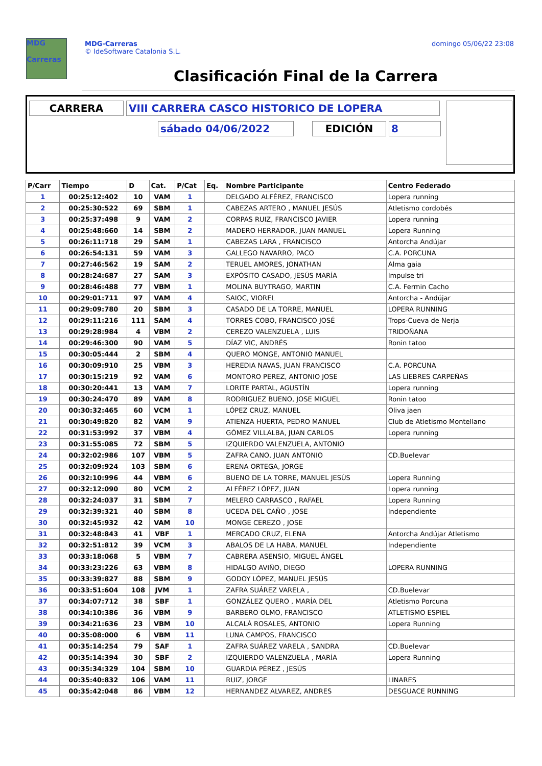MDG
Carreras
MDG-Carreras
© IdeSoftware Catalonia S.L.
domingo 05/06/22 23:08
Clasificación Final de la Carrera
CARRERA VIII CARRERA CASCO HISTORICO DE LOPERA
sábado 04/06/2022 EDICIÓN 8
| P/Carr | Tiempo | D | Cat. | P/Cat | Eq. | Nombre Participante | Centro Federado |
| --- | --- | --- | --- | --- | --- | --- | --- |
| 1 | 00:25:12:402 | 10 | VAM | 1 | | DELGADO ALFÉREZ, FRANCISCO | Lopera running |
| 2 | 00:25:30:522 | 69 | SBM | 1 | | CABEZAS ARTERO , MANUEL JESÚS | Atletismo cordobés |
| 3 | 00:25:37:498 | 9 | VAM | 2 | | CORPAS RUIZ, FRANCISCO JAVIER | Lopera running |
| 4 | 00:25:48:660 | 14 | SBM | 2 | | MADERO HERRADOR, JUAN MANUEL | Lopera Running |
| 5 | 00:26:11:718 | 29 | SAM | 1 | | CABEZAS LARA , FRANCISCO | Antorcha Andújar |
| 6 | 00:26:54:131 | 59 | VAM | 3 | | GALLEGO NAVARRO, PACO | C.A. PORCUNA |
| 7 | 00:27:46:562 | 19 | SAM | 2 | | TERUEL AMORES, JONATHAN | Alma gaia |
| 8 | 00:28:24:687 | 27 | SAM | 3 | | EXPÓSITO CASADO, JESÚS MARÍA | Impulse tri |
| 9 | 00:28:46:488 | 77 | VBM | 1 | | MOLINA BUYTRAGO, MARTIN | C.A. Fermin Cacho |
| 10 | 00:29:01:711 | 97 | VAM | 4 | | SAIOC, VIOREL | Antorcha - Andújar |
| 11 | 00:29:09:780 | 20 | SBM | 3 | | CASADO DE LA TORRE, MANUEL | LOPERA RUNNING |
| 12 | 00:29:11:216 | 111 | SAM | 4 | | TORRES COBO, FRANCISCO JOSÉ | Trops-Cueva de Nerja |
| 13 | 00:29:28:984 | 4 | VBM | 2 | | CEREZO VALENZUELA , LUIS | TRIDOÑANA |
| 14 | 00:29:46:300 | 90 | VAM | 5 | | DÍAZ VIC, ANDRÉS | Ronin tatoo |
| 15 | 00:30:05:444 | 2 | SBM | 4 | | QUERO MONGE, ANTONIO MANUEL | |
| 16 | 00:30:09:910 | 25 | VBM | 3 | | HEREDIA NAVAS, JUAN FRANCISCO | C.A. PORCUNA |
| 17 | 00:30:15:219 | 92 | VAM | 6 | | MONTORO PEREZ, ANTONIO JOSE | LAS LIEBRES CARPEÑAS |
| 18 | 00:30:20:441 | 13 | VAM | 7 | | LORITE PARTAL, AGUSTÍN | Lopera running |
| 19 | 00:30:24:470 | 89 | VAM | 8 | | RODRIGUEZ BUENO, JOSE MIGUEL | Ronin tatoo |
| 20 | 00:30:32:465 | 60 | VCM | 1 | | LÓPEZ CRUZ, MANUEL | Oliva jaen |
| 21 | 00:30:49:820 | 82 | VAM | 9 | | ATIENZA HUERTA, PEDRO MANUEL | Club de Atletismo Montellano |
| 22 | 00:31:53:992 | 37 | VBM | 4 | | GÓMEZ VILLALBA, JUAN CARLOS | Lopera running |
| 23 | 00:31:55:085 | 72 | SBM | 5 | | IZQUIERDO VALENZUELA, ANTONIO | |
| 24 | 00:32:02:986 | 107 | VBM | 5 | | ZAFRA CANO, JUAN ANTONIO | CD.Buelevar |
| 25 | 00:32:09:924 | 103 | SBM | 6 | | ERENA ORTEGA, JORGE | |
| 26 | 00:32:10:996 | 44 | VBM | 6 | | BUENO DE LA TORRE, MANUEL JESÚS | Lopera Running |
| 27 | 00:32:12:090 | 80 | VCM | 2 | | ALFÉREZ LÓPEZ, JUAN | Lopera running |
| 28 | 00:32:24:037 | 31 | SBM | 7 | | MELERO CARRASCO , RAFAEL | Lopera Running |
| 29 | 00:32:39:321 | 40 | SBM | 8 | | UCEDA DEL CAÑO , JOSE | Independiente |
| 30 | 00:32:45:932 | 42 | VAM | 10 | | MONGE CEREZO , JOSE | |
| 31 | 00:32:48:843 | 41 | VBF | 1 | | MERCADO CRUZ, ELENA | Antorcha Andújar Atletismo |
| 32 | 00:32:51:812 | 39 | VCM | 3 | | ABALOS DE LA HABA, MANUEL | Independiente |
| 33 | 00:33:18:068 | 5 | VBM | 7 | | CABRERA ASENSIO, MIGUEL ÁNGEL | |
| 34 | 00:33:23:226 | 63 | VBM | 8 | | HIDALGO AVIÑO, DIEGO | LOPERA RUNNING |
| 35 | 00:33:39:827 | 88 | SBM | 9 | | GODOY LÓPEZ, MANUEL JESÚS | |
| 36 | 00:33:51:604 | 108 | JVM | 1 | | ZAFRA SUÁREZ VARELA , | CD.Buelevar |
| 37 | 00:34:07:712 | 38 | SBF | 1 | | GONZÁLEZ QUERO , MARÍA DEL | Atletismo Porcuna |
| 38 | 00:34:10:386 | 36 | VBM | 9 | | BARBERO OLMO, FRANCISCO | ATLETISMO ESPIEL |
| 39 | 00:34:21:636 | 23 | VBM | 10 | | ALCALÁ ROSALES, ANTONIO | Lopera Running |
| 40 | 00:35:08:000 | 6 | VBM | 11 | | LUNA CAMPOS, FRANCISCO | |
| 41 | 00:35:14:254 | 79 | SAF | 1 | | ZAFRA SUÁREZ VARELA , SANDRA | CD.Buelevar |
| 42 | 00:35:14:394 | 30 | SBF | 2 | | IZQUIERDO VALENZUELA , MARÍA | Lopera Running |
| 43 | 00:35:34:329 | 104 | SBM | 10 | | GUARDIA PÉREZ , JESÚS | |
| 44 | 00:35:40:832 | 106 | VAM | 11 | | RUIZ, JORGE | LINARES |
| 45 | 00:35:42:048 | 86 | VBM | 12 | | HERNANDEZ ALVAREZ, ANDRES | DESGUACE RUNNING |